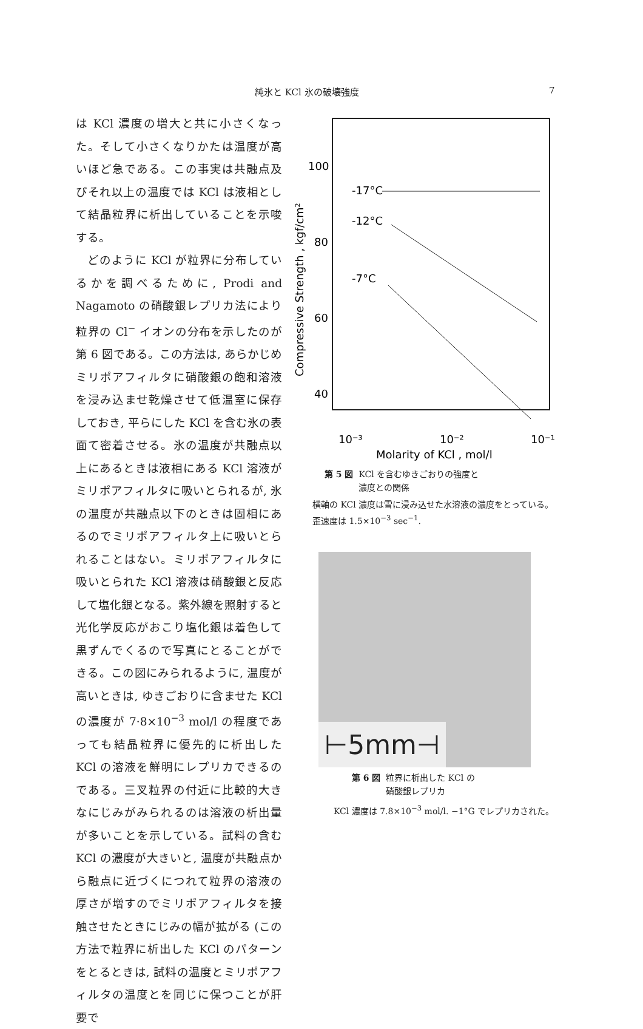純氷と KCl 氷の破壊強度 7
は KCl 濃度の増大と共に小さくなった。そして小さくなりかたは温度が高いほど急である。この事実は共融点及びそれ以上の温度では KCl は液相として結晶粒界に析出していることを示唆する。
 どのように KCl が粒界に分布しているかを調べるために, Prodi and Nagamoto の硝酸銀レプリカ法により粒界の Cl<sup>−</sup> イオンの分布を示したのが第 6 図である。この方法は, あらかじめミリポアフィルタに硝酸銀の飽和溶液を浸み込ませ乾燥させて低温室に保存しておき, 平らにした KCl を含む氷の表面て密着させる。氷の温度が共融点以上にあるときは液相にある KCl 溶液がミリポアフィルタに吸いとられるが, 氷の温度が共融点以下のときは固相にあるのでミリポアフィルタ上に吸いとられることはない。ミリポアフィルタに吸いとられた KCl 溶液は硝酸銀と反応して塩化銀となる。紫外線を照射すると光化学反応がおこり塩化銀は着色して黒ずんでくるので写真にとることができる。この図にみられるように, 温度が高いときは, ゆきごおりに含ませた KCl の濃度が 7·8×10<sup>−3</sup> mol/l の程度であっても結晶粒界に優先的に析出した KCl の溶液を鮮明にレプリカできるのである。三叉粒界の付近に比較的大きなにじみがみられるのは溶液の析出量が多いことを示している。試料の含む KCl の濃度が大きいと, 温度が共融点から融点に近づくにつれて粒界の溶液の厚さが増すのでミリポアフィルタを接触させたときにじみの幅が拡がる (この方法で粒界に析出した KCl のパターンをとるときは, 試料の温度とミリポアフィルタの温度とを同じに保つことが肝要で
100
80
60
40
Compressive Strength , kgf/cm²
-17°C
-12°C
-7°C
10⁻³
10⁻²
10⁻¹
Molarity of KCl , mol/l
第 5 図 KCl を含むゆきごおりの強度と
    濃度との関係
横軸の KCl 濃度は雪に浸み込せた水溶液の濃度をとっている。歪速度は 1.5×10<sup>−3</sup> sec<sup>−1</sup>.
⊢5mm⊣
第 6 図 粒界に析出した KCl の
    硝酸銀レプリカ
KCl 濃度は 7.8×10<sup>−3</sup> mol/l. −1°G でレプリカされた。